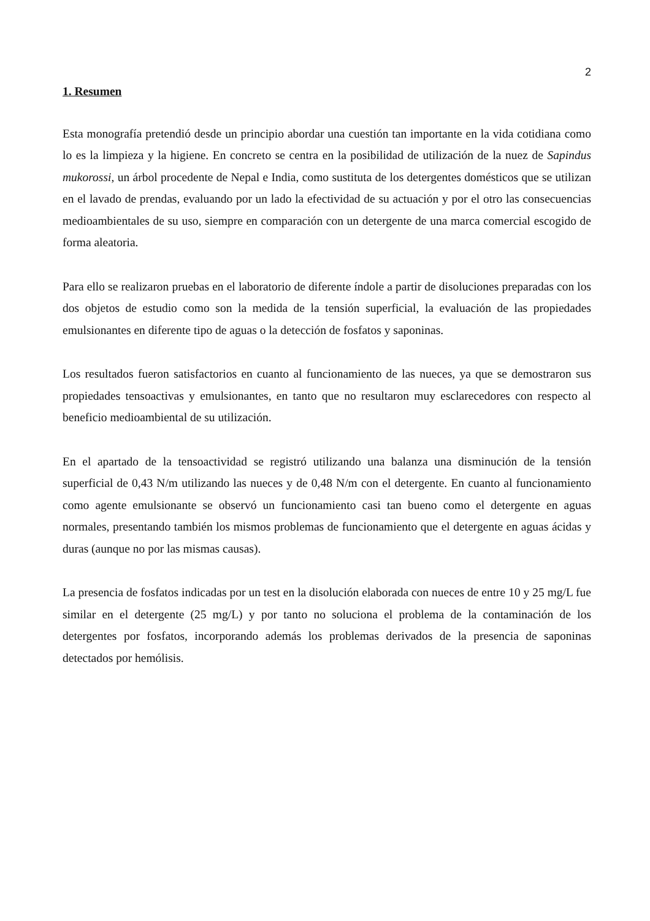2
1. Resumen
Esta monografía pretendió desde un principio abordar una cuestión tan importante en la vida cotidiana como lo es la limpieza y la higiene. En concreto se centra en la posibilidad de utilización de la nuez de Sapindus mukorossi, un árbol procedente de Nepal e India, como sustituta de los detergentes domésticos que se utilizan en el lavado de prendas, evaluando por un lado la efectividad de su actuación y por el otro las consecuencias medioambientales de su uso, siempre en comparación con un detergente de una marca comercial escogido de forma aleatoria.
Para ello se realizaron pruebas en el laboratorio de diferente índole a partir de disoluciones preparadas con los dos objetos de estudio como son la medida de la tensión superficial, la evaluación de las propiedades emulsionantes en diferente tipo de aguas o la detección de fosfatos y saponinas.
Los resultados fueron satisfactorios en cuanto al funcionamiento de las nueces, ya que se demostraron sus propiedades tensoactivas y emulsionantes, en tanto que no resultaron muy esclarecedores con respecto al beneficio medioambiental de su utilización.
En el apartado de la tensoactividad se registró utilizando una balanza una disminución de la tensión superficial de 0,43 N/m utilizando las nueces y de 0,48 N/m con el detergente. En cuanto al funcionamiento como agente emulsionante se observó un funcionamiento casi tan bueno como el detergente en aguas normales, presentando también los mismos problemas de funcionamiento que el detergente en aguas ácidas y duras (aunque no por las mismas causas).
La presencia de fosfatos indicadas por un test en la disolución elaborada con nueces de entre 10 y 25 mg/L fue similar en el detergente (25 mg/L) y por tanto no soluciona el problema de la contaminación de los detergentes por fosfatos, incorporando además los problemas derivados de la presencia de saponinas detectados por hemólisis.